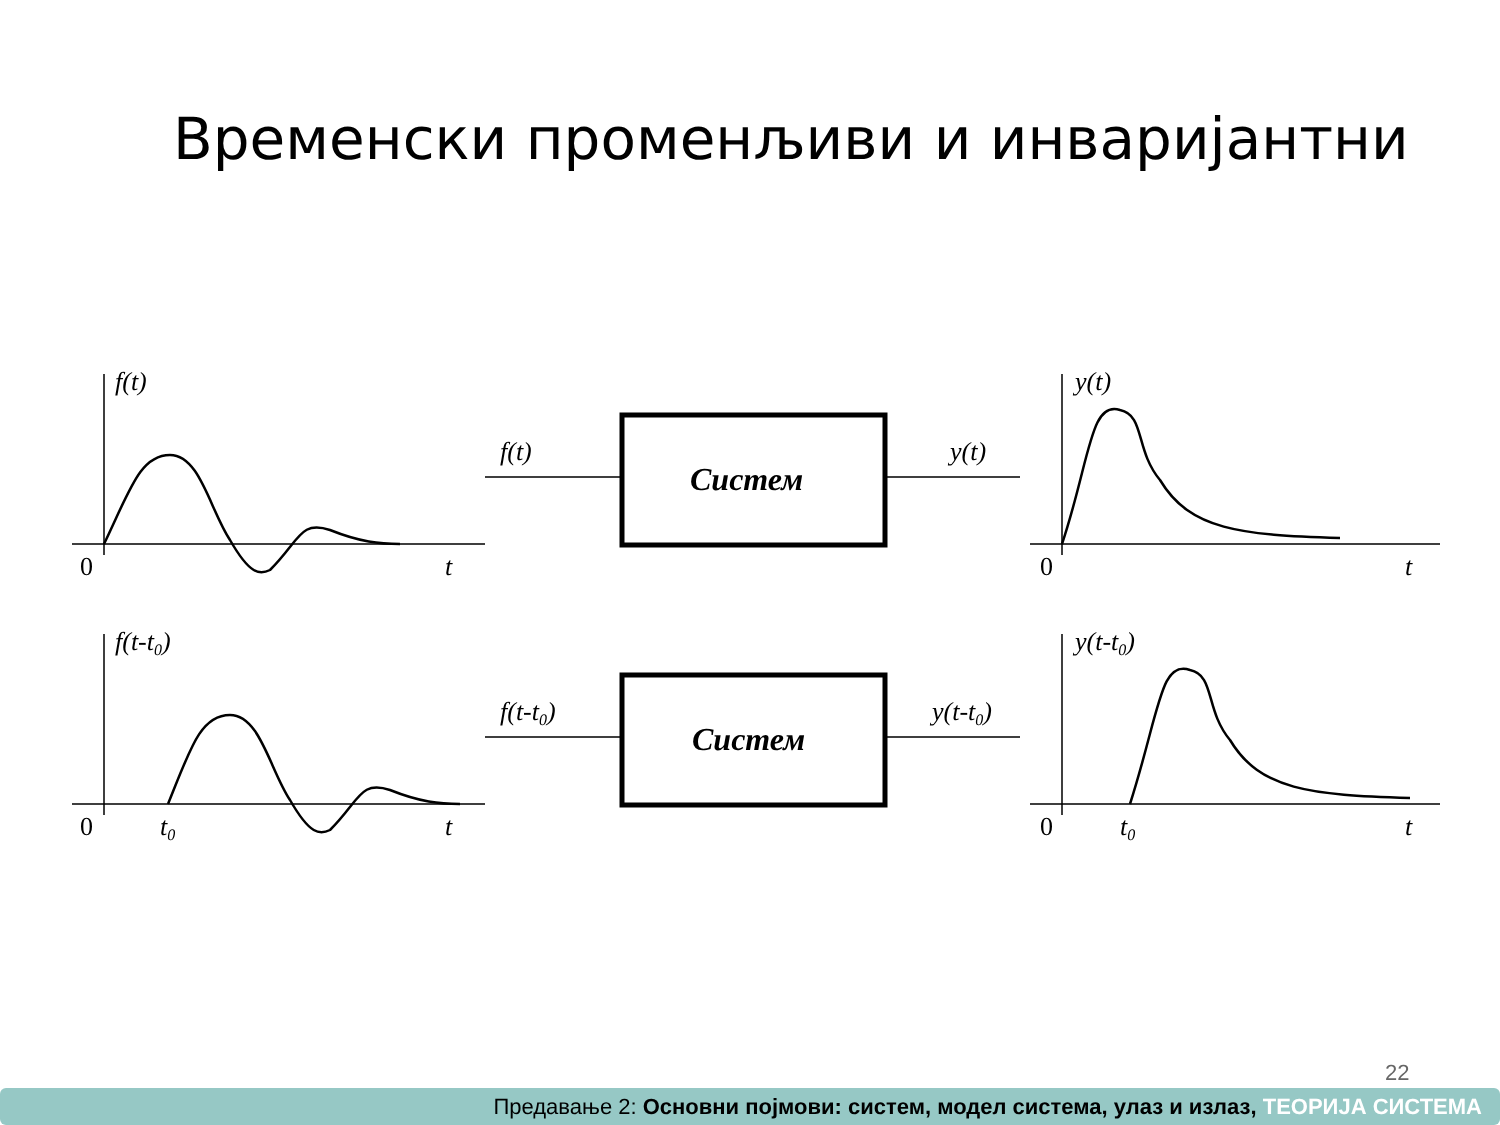Временски променљиви и инваријантни
f(t)
0
t
f(t)
Систем
y(t)
y(t)
0
t
f(t-t0)
0
t0
t
f(t-t0)
Систем
y(t-t0)
y(t-t0)
0
t0
t
22
Предавање 2: Основни појмови: систем, модел система, улаз и излаз, ТЕОРИЈА СИСТЕМА